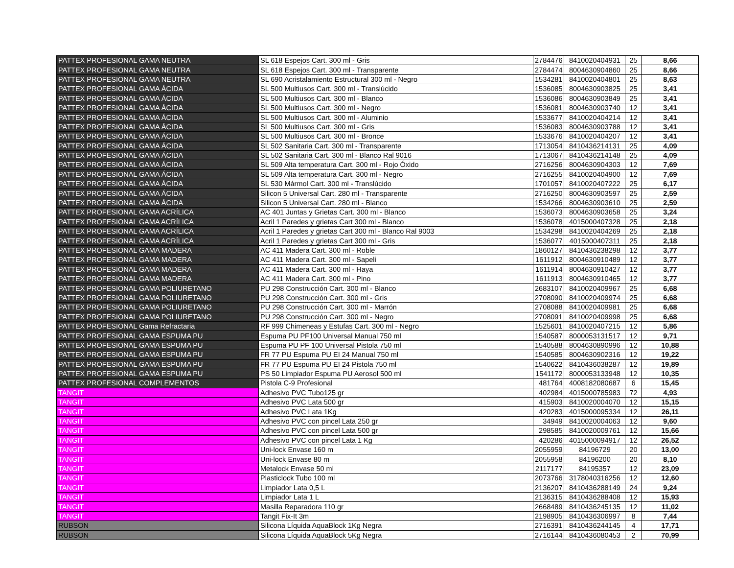| PATTEX PROFESIONAL GAMA NEUTRA | SL 618 Espejos Cart. 300 ml - Gris | 2784476 | 8410020404931 | 25 | 8,66 |
| PATTEX PROFESIONAL GAMA NEUTRA | SL 618 Espejos Cart. 300 ml - Transparente | 2784474 | 8004630904860 | 25 | 8,66 |
| PATTEX PROFESIONAL GAMA NEUTRA | SL 690 Acristalamiento Estructural 300 ml - Negro | 1534281 | 8410020404801 | 25 | 8,63 |
| PATTEX PROFESIONAL GAMA ÁCIDA | SL 500 Multiusos Cart. 300 ml - Translúcido | 1536085 | 8004630903825 | 25 | 3,41 |
| PATTEX PROFESIONAL GAMA ÁCIDA | SL 500 Multiusos Cart. 300 ml - Blanco | 1536086 | 8004630903849 | 25 | 3,41 |
| PATTEX PROFESIONAL GAMA ÁCIDA | SL 500 Multiusos Cart. 300 ml - Negro | 1536081 | 8004630903740 | 12 | 3,41 |
| PATTEX PROFESIONAL GAMA ÁCIDA | SL 500 Multiusos Cart. 300 ml - Aluminio | 1533677 | 8410020404214 | 12 | 3,41 |
| PATTEX PROFESIONAL GAMA ÁCIDA | SL 500 Multiusos Cart. 300 ml - Gris | 1536083 | 8004630903788 | 12 | 3,41 |
| PATTEX PROFESIONAL GAMA ÁCIDA | SL 500 Multiusos Cart. 300 ml - Bronce | 1533676 | 8410020404207 | 12 | 3,41 |
| PATTEX PROFESIONAL GAMA ÁCIDA | SL 502 Sanitaria Cart. 300 ml - Transparente | 1713054 | 8410436214131 | 25 | 4,09 |
| PATTEX PROFESIONAL GAMA ÁCIDA | SL 502 Sanitaria Cart. 300 ml - Blanco Ral 9016 | 1713067 | 8410436214148 | 25 | 4,09 |
| PATTEX PROFESIONAL GAMA ÁCIDA | SL 509 Alta temperatura Cart. 300 ml - Rojo Óxido | 2716256 | 8004630904303 | 12 | 7,69 |
| PATTEX PROFESIONAL GAMA ÁCIDA | SL 509 Alta temperatura Cart. 300 ml - Negro | 2716255 | 8410020404900 | 12 | 7,69 |
| PATTEX PROFESIONAL GAMA ÁCIDA | SL 530 Mármol Cart. 300 ml - Translúcido | 1701057 | 8410020407222 | 25 | 6,17 |
| PATTEX PROFESIONAL GAMA ÁCIDA | Silicon 5 Universal Cart. 280 ml - Transparente | 2716250 | 8004630903597 | 25 | 2,59 |
| PATTEX PROFESIONAL GAMA ÁCIDA | Silicon 5 Universal Cart. 280 ml - Blanco | 1534266 | 8004630903610 | 25 | 2,59 |
| PATTEX PROFESIONAL GAMA ACRÍLICA | AC 401 Juntas y Grietas Cart. 300 ml - Blanco | 1536073 | 8004630903658 | 25 | 3,24 |
| PATTEX PROFESIONAL GAMA ACRÍLICA | Acril 1 Paredes y grietas Cart 300 ml - Blanco | 1536078 | 4015000407328 | 25 | 2,18 |
| PATTEX PROFESIONAL GAMA ACRÍLICA | Acril 1 Paredes y grietas Cart 300 ml - Blanco Ral 9003 | 1534298 | 8410020404269 | 25 | 2,18 |
| PATTEX PROFESIONAL GAMA ACRÍLICA | Acril 1 Paredes y grietas Cart 300 ml - Gris | 1536077 | 4015000407311 | 25 | 2,18 |
| PATTEX PROFESIONAL GAMA MADERA | AC 411 Madera Cart. 300 ml - Roble | 1860127 | 8410436238298 | 12 | 3,77 |
| PATTEX PROFESIONAL GAMA MADERA | AC 411 Madera Cart. 300 ml - Sapeli | 1611912 | 8004630910489 | 12 | 3,77 |
| PATTEX PROFESIONAL GAMA MADERA | AC 411 Madera Cart. 300 ml - Haya | 1611914 | 8004630910427 | 12 | 3,77 |
| PATTEX PROFESIONAL GAMA MADERA | AC 411 Madera Cart. 300 ml - Pino | 1611913 | 8004630910465 | 12 | 3,77 |
| PATTEX PROFESIONAL GAMA POLIURETANO | PU 298 Construcción Cart. 300 ml - Blanco | 2683107 | 8410020409967 | 25 | 6,68 |
| PATTEX PROFESIONAL GAMA POLIURETANO | PU 298 Construcción Cart. 300 ml - Gris | 2708090 | 8410020409974 | 25 | 6,68 |
| PATTEX PROFESIONAL GAMA POLIURETANO | PU 298 Construcción Cart. 300 ml - Marrón | 2708088 | 8410020409981 | 25 | 6,68 |
| PATTEX PROFESIONAL GAMA POLIURETANO | PU 298 Construcción Cart. 300 ml - Negro | 2708091 | 8410020409998 | 25 | 6,68 |
| PATTEX PROFESIONAL Gama Refractaria | RF 999 Chimeneas y Estufas Cart. 300 ml - Negro | 1525601 | 8410020407215 | 12 | 5,86 |
| PATTEX PROFESIONAL GAMA ESPUMA PU | Espuma PU PF100 Universal Manual 750 ml | 1540587 | 8000053131517 | 12 | 9,71 |
| PATTEX PROFESIONAL GAMA ESPUMA PU | Espuma PU PF 100 Universal Pistola 750 ml | 1540588 | 8004630890996 | 12 | 10,88 |
| PATTEX PROFESIONAL GAMA ESPUMA PU | FR 77 PU Espuma PU EI 24 Manual 750 ml | 1540585 | 8004630902316 | 12 | 19,22 |
| PATTEX PROFESIONAL GAMA ESPUMA PU | FR 77 PU Espuma PU EI 24 Pistola 750 ml | 1540622 | 8410436038287 | 12 | 19,89 |
| PATTEX PROFESIONAL GAMA ESPUMA PU | PS 50 Limpiador Espuma PU Aerosol 500 ml | 1541172 | 8000053133948 | 12 | 10,35 |
| PATTEX PROFESIONAL COMPLEMENTOS | Pistola C-9 Profesional | 481764 | 4008182080687 | 6 | 15,45 |
| TANGIT | Adhesivo PVC Tubo125 gr | 402984 | 4015000785983 | 72 | 4,93 |
| TANGIT | Adhesivo PVC Lata 500 gr | 415903 | 8410020004070 | 12 | 15,15 |
| TANGIT | Adhesivo PVC Lata 1Kg | 420283 | 4015000095334 | 12 | 26,11 |
| TANGIT | Adhesivo PVC con pincel Lata 250 gr | 34949 | 8410020004063 | 12 | 9,60 |
| TANGIT | Adhesivo PVC con pincel Lata 500 gr | 298585 | 8410020009761 | 12 | 15,66 |
| TANGIT | Adhesivo PVC con pincel Lata 1 Kg | 420286 | 4015000094917 | 12 | 26,52 |
| TANGIT | Uni-lock Envase 160 m | 2055959 | 84196729 | 20 | 13,00 |
| TANGIT | Uni-lock Envase 80 m | 2055958 | 84196200 | 20 | 8,10 |
| TANGIT | Metalock Envase 50 ml | 2117177 | 84195357 | 12 | 23,09 |
| TANGIT | Plasticlock Tubo 100 ml | 2073766 | 3178040316256 | 12 | 12,60 |
| TANGIT | Limpiador Lata 0,5 L | 2136207 | 8410436288149 | 24 | 9,24 |
| TANGIT | Limpiador Lata 1 L | 2136315 | 8410436288408 | 12 | 15,93 |
| TANGIT | Masilla Reparadora 110 gr | 2668489 | 8410436245135 | 12 | 11,02 |
| TANGIT | Tangit Fix-It 3m | 2198905 | 8410436306997 | 8 | 7,44 |
| RUBSON | Silicona Líquida AquaBlock 1Kg Negra | 2716391 | 8410436244145 | 4 | 17,71 |
| RUBSON | Silicona Líquida AquaBlock 5Kg Negra | 2716144 | 8410436080453 | 2 | 70,99 |